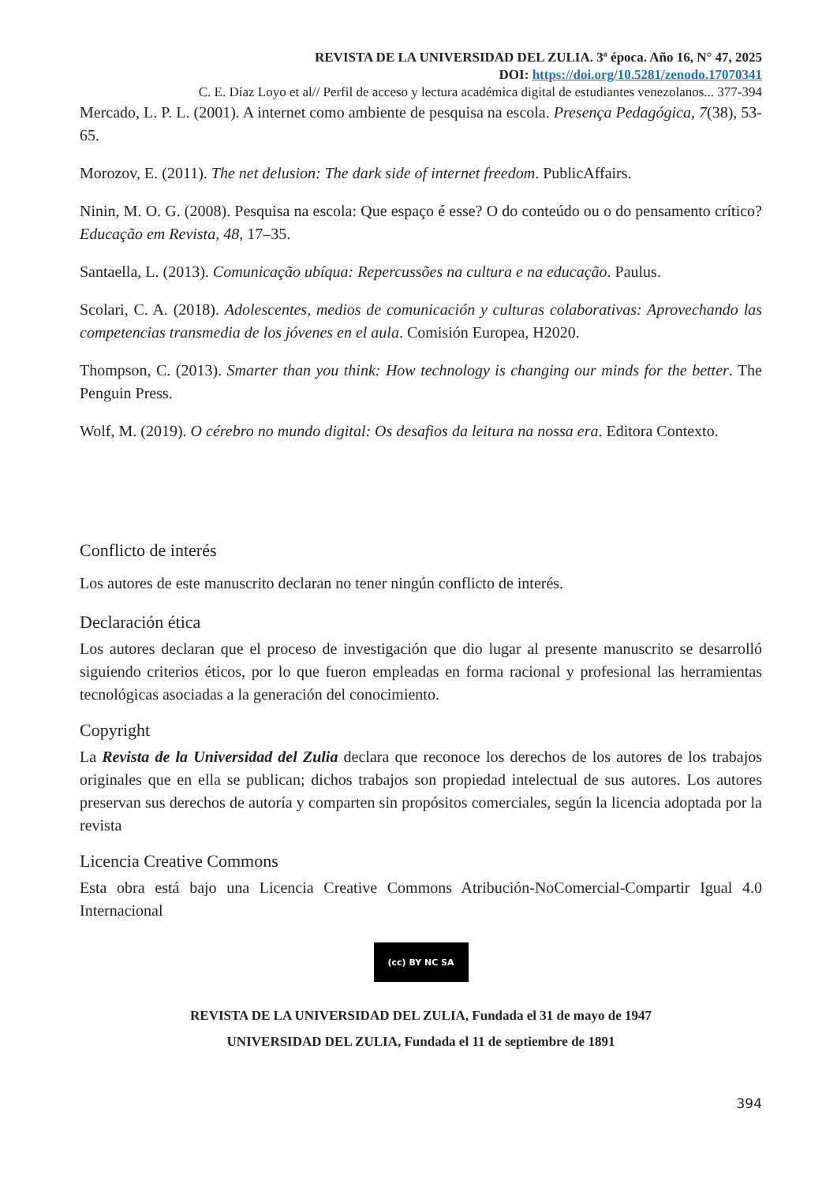REVISTA DE LA UNIVERSIDAD DEL ZULIA. 3ª época. Año 16, N° 47, 2025
DOI: https://doi.org/10.5281/zenodo.17070341
C. E. Díaz Loyo et al// Perfil de acceso y lectura académica digital de estudiantes venezolanos... 377-394
Mercado, L. P. L. (2001). A internet como ambiente de pesquisa na escola. Presença Pedagógica, 7(38), 53-65.
Morozov, E. (2011). The net delusion: The dark side of internet freedom. PublicAffairs.
Ninin, M. O. G. (2008). Pesquisa na escola: Que espaço é esse? O do conteúdo ou o do pensamento crítico? Educação em Revista, 48, 17–35.
Santaella, L. (2013). Comunicação ubíqua: Repercussões na cultura e na educação. Paulus.
Scolari, C. A. (2018). Adolescentes, medios de comunicación y culturas colaborativas: Aprovechando las competencias transmedia de los jóvenes en el aula. Comisión Europea, H2020.
Thompson, C. (2013). Smarter than you think: How technology is changing our minds for the better. The Penguin Press.
Wolf, M. (2019). O cérebro no mundo digital: Os desafios da leitura na nossa era. Editora Contexto.
Conflicto de interés
Los autores de este manuscrito declaran no tener ningún conflicto de interés.
Declaración ética
Los autores declaran que el proceso de investigación que dio lugar al presente manuscrito se desarrolló siguiendo criterios éticos, por lo que fueron empleadas en forma racional y profesional las herramientas tecnológicas asociadas a la generación del conocimiento.
Copyright
La Revista de la Universidad del Zulia declara que reconoce los derechos de los autores de los trabajos originales que en ella se publican; dichos trabajos son propiedad intelectual de sus autores. Los autores preservan sus derechos de autoría y comparten sin propósitos comerciales, según la licencia adoptada por la revista
Licencia Creative Commons
Esta obra está bajo una Licencia Creative Commons Atribución-NoComercial-Compartir Igual 4.0 Internacional
(cc) BY NC SA
REVISTA DE LA UNIVERSIDAD DEL ZULIA, Fundada el 31 de mayo de 1947
UNIVERSIDAD DEL ZULIA, Fundada el 11 de septiembre de 1891
394